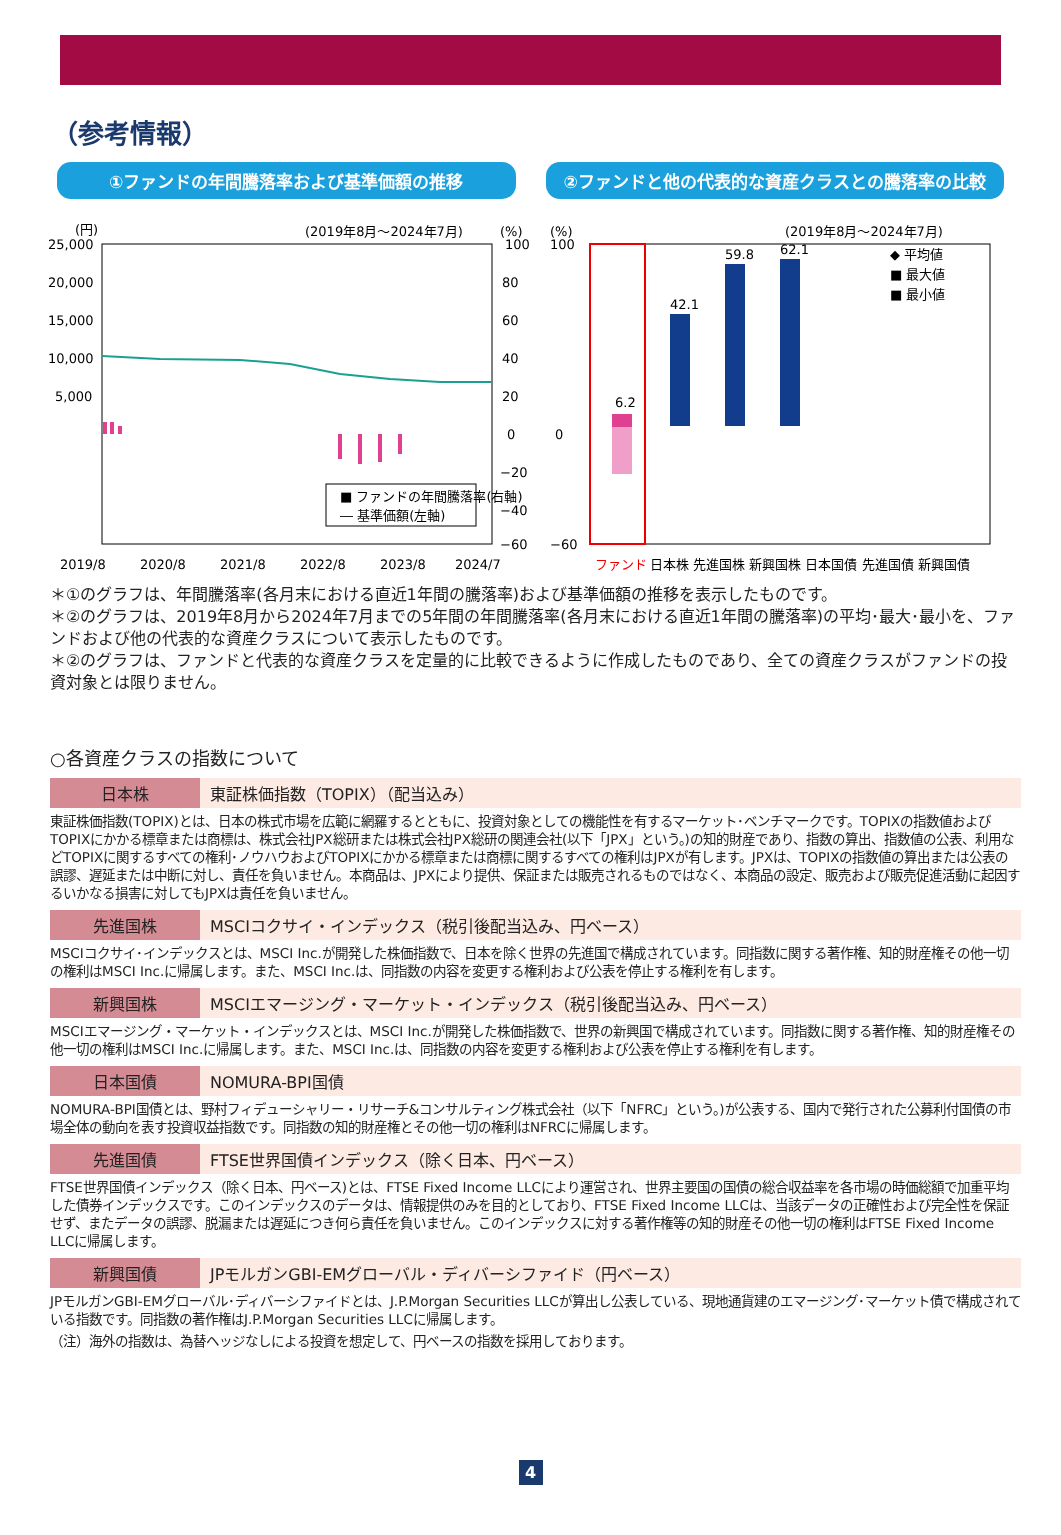（参考情報）
①ファンドの年間騰落率および基準価額の推移
②ファンドと他の代表的な資産クラスとの騰落率の比較
(円)
(2019年8月～2024年7月)
(%)
25,000
20,000
15,000
10,000
5,000
100
80
60
40
20
0
−20
−40
−60
■ ファンドの年間騰落率(右軸)
― 基準価額(左軸)
2019/8
2020/8
2021/8
2022/8
2023/8
2024/7
(%)
(2019年8月～2024年7月)
100
0
−60
6.2
42.1
59.8
62.1
ファンド
日本株 先進国株 新興国株 日本国債 先進国債 新興国債
◆ 平均値
■ 最大値
■ 最小値
＊①のグラフは、年間騰落率(各月末における直近1年間の騰落率)および基準価額の推移を表示したものです。
＊②のグラフは、2019年8月から2024年7月までの5年間の年間騰落率(各月末における直近1年間の騰落率)の平均･最大･最小を、ファンドおよび他の代表的な資産クラスについて表示したものです。
＊②のグラフは、ファンドと代表的な資産クラスを定量的に比較できるように作成したものであり、全ての資産クラスがファンドの投資対象とは限りません。
○各資産クラスの指数について
日本株 東証株価指数（TOPIX）（配当込み）
東証株価指数(TOPIX)とは、日本の株式市場を広範に網羅するとともに、投資対象としての機能性を有するマーケット･ベンチマークです。TOPIXの指数値およびTOPIXにかかる標章または商標は、株式会社JPX総研または株式会社JPX総研の関連会社(以下「JPX」という。)の知的財産であり、指数の算出、指数値の公表、利用などTOPIXに関するすべての権利･ノウハウおよびTOPIXにかかる標章または商標に関するすべての権利はJPXが有します。JPXは、TOPIXの指数値の算出または公表の誤謬、遅延または中断に対し、責任を負いません。本商品は、JPXにより提供、保証または販売されるものではなく、本商品の設定、販売および販売促進活動に起因するいかなる損害に対してもJPXは責任を負いません。
先進国株 MSCIコクサイ・インデックス（税引後配当込み、円ベース）
MSCIコクサイ･インデックスとは、MSCI Inc.が開発した株価指数で、日本を除く世界の先進国で構成されています。同指数に関する著作権、知的財産権その他一切の権利はMSCI Inc.に帰属します。また、MSCI Inc.は、同指数の内容を変更する権利および公表を停止する権利を有します。
新興国株 MSCIエマージング・マーケット・インデックス（税引後配当込み、円ベース）
MSCIエマージング・マーケット・インデックスとは、MSCI Inc.が開発した株価指数で、世界の新興国で構成されています。同指数に関する著作権、知的財産権その他一切の権利はMSCI Inc.に帰属します。また、MSCI Inc.は、同指数の内容を変更する権利および公表を停止する権利を有します。
日本国債 NOMURA-BPI国債
NOMURA-BPI国債とは、野村フィデューシャリー・リサーチ&コンサルティング株式会社（以下「NFRC」という。)が公表する、国内で発行された公募利付国債の市場全体の動向を表す投資収益指数です。同指数の知的財産権とその他一切の権利はNFRCに帰属します。
先進国債 FTSE世界国債インデックス（除く日本、円ベース）
FTSE世界国債インデックス（除く日本、円ベース)とは、FTSE Fixed Income LLCにより運営され、世界主要国の国債の総合収益率を各市場の時価総額で加重平均した債券インデックスです。このインデックスのデータは、情報提供のみを目的としており、FTSE Fixed Income LLCは、当該データの正確性および完全性を保証せず、またデータの誤謬、脱漏または遅延につき何ら責任を負いません。このインデックスに対する著作権等の知的財産その他一切の権利はFTSE Fixed Income LLCに帰属します。
新興国債 JPモルガンGBI-EMグローバル・ディバーシファイド（円ベース）
JPモルガンGBI-EMグローバル･ディバーシファイドとは、J.P.Morgan Securities LLCが算出し公表している、現地通貨建のエマージング･マーケット債で構成されている指数です。同指数の著作権はJ.P.Morgan Securities LLCに帰属します。
（注）海外の指数は、為替ヘッジなしによる投資を想定して、円ベースの指数を採用しております。
4